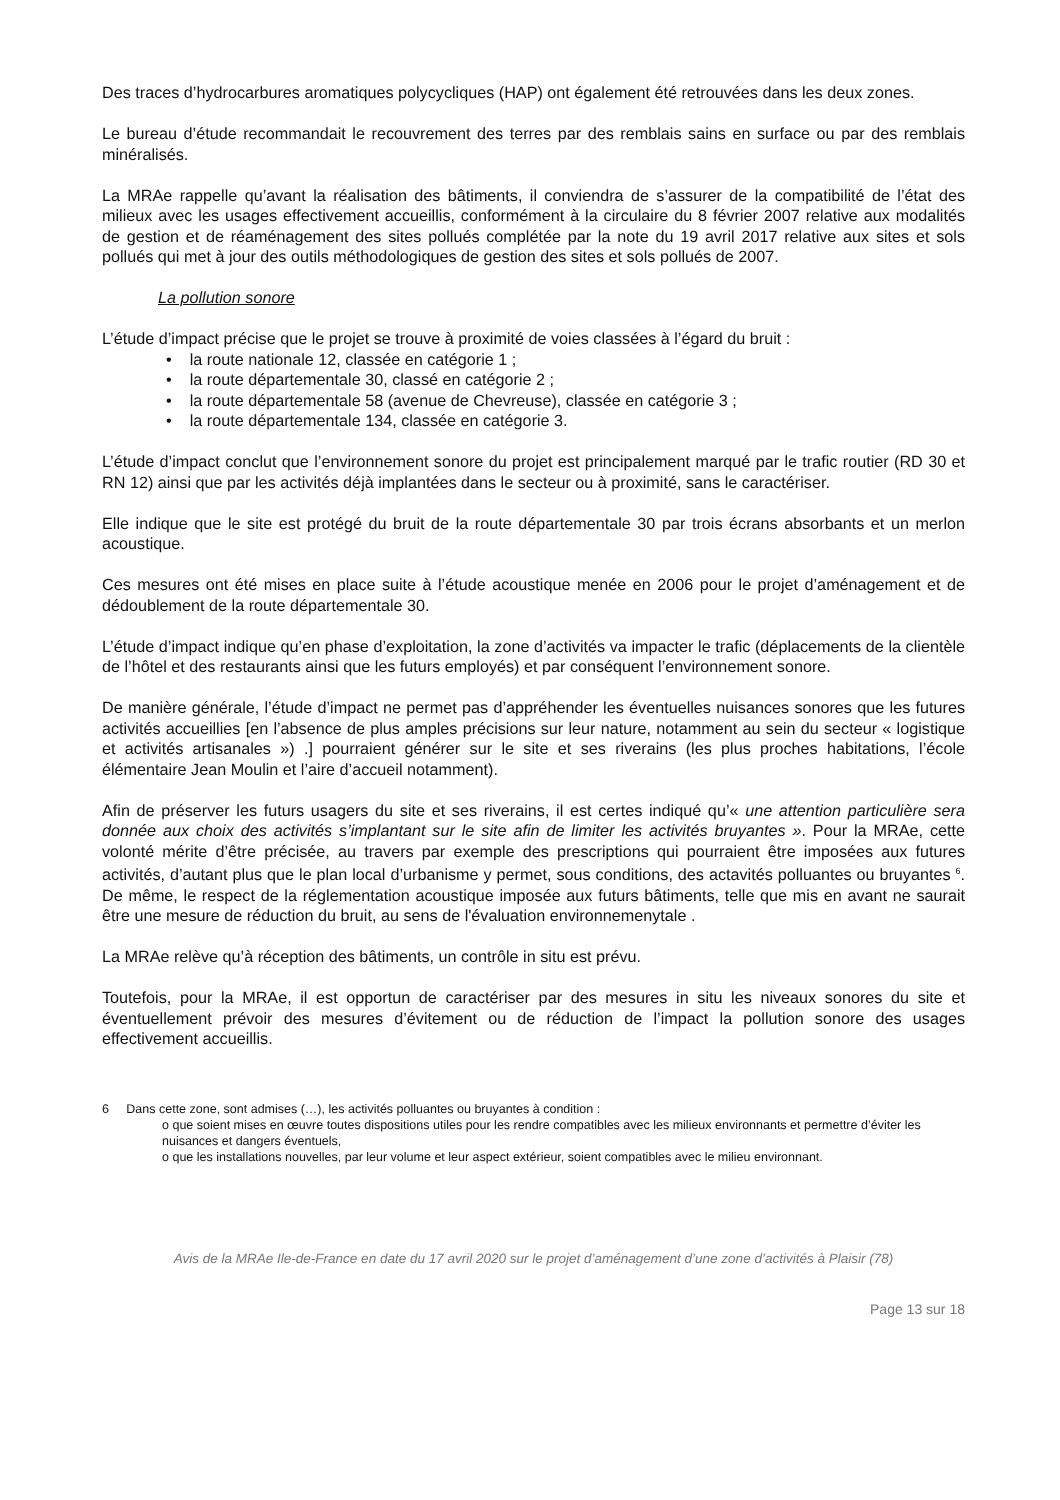Des traces d’hydrocarbures aromatiques polycycliques (HAP) ont également été retrouvées dans les deux zones.
Le bureau d’étude recommandait le recouvrement des terres par des remblais sains en surface ou par des remblais minéralisés.
La MRAe rappelle qu’avant la réalisation des bâtiments, il conviendra de s’assurer de la compatibilité de l’état des milieux avec les usages effectivement accueillis, conformément à la circulaire du 8 février 2007 relative aux modalités de gestion et de réaménagement des sites pollués complétée par la note du 19 avril 2017 relative aux sites et sols pollués qui met à jour des outils méthodologiques de gestion des sites et sols pollués de 2007.
La pollution sonore
L’étude d’impact précise que le projet se trouve à proximité de voies classées à l’égard du bruit :
• la route nationale 12, classée en catégorie 1 ;
• la route départementale 30, classé en catégorie 2 ;
• la route départementale 58 (avenue de Chevreuse), classée en catégorie 3 ;
• la route départementale 134, classée en catégorie 3.
L’étude d’impact conclut que l’environnement sonore du projet est principalement marqué par le trafic routier (RD 30 et RN 12) ainsi que par les activités déjà implantées dans le secteur ou à proximité, sans le caractériser.
Elle indique que le site est protégé du bruit de la route départementale 30 par trois écrans absorbants et un merlon acoustique.
Ces mesures ont été mises en place suite à l’étude acoustique menée en 2006 pour le projet d’aménagement et de dédoublement de la route départementale 30.
L’étude d’impact indique qu’en phase d’exploitation, la zone d’activités va impacter le trafic (déplacements de la clientèle de l’hôtel et des restaurants ainsi que les futurs employés) et par conséquent l’environnement sonore.
De manière générale, l’étude d’impact ne permet pas d’appréhender les éventuelles nuisances sonores que les futures activités accueillies [en l’absence de plus amples précisions sur leur nature, notamment au sein du secteur « logistique et activités artisanales ») .] pourraient générer sur le site et ses riverains (les plus proches habitations, l’école élémentaire Jean Moulin et l’aire d’accueil notamment).
Afin de préserver les futurs usagers du site et ses riverains, il est certes indiqué qu’« une attention particulière sera donnée aux choix des activités s’implantant sur le site afin de limiter les activités bruyantes ». Pour la MRAe, cette volonté mérite d’être précisée, au travers par exemple des prescriptions qui pourraient être imposées aux futures activités, d’autant plus que le plan local d’urbanisme y permet, sous conditions, des actavités polluantes ou bruyantes <sup>6</sup>. De même, le respect de la réglementation acoustique imposée aux futurs bâtiments, telle que mis en avant ne saurait être une mesure de réduction du bruit, au sens de l'évaluation environnemenytale .
La MRAe relève qu’à réception des bâtiments, un contrôle in situ est prévu.
Toutefois, pour la MRAe, il est opportun de caractériser par des mesures in situ les niveaux sonores du site et éventuellement prévoir des mesures d’évitement ou de réduction de l’impact la pollution sonore des usages effectivement accueillis.
6 Dans cette zone, sont admises (…), les activités polluantes ou bruyantes à condition :
o que soient mises en œuvre toutes dispositions utiles pour les rendre compatibles avec les milieux environnants et permettre d’éviter les nuisances et dangers éventuels,
o que les installations nouvelles, par leur volume et leur aspect extérieur, soient compatibles avec le milieu environnant.
Avis de la MRAe Ile-de-France en date du 17 avril 2020 sur le projet d’aménagement d’une zone d’activités à Plaisir (78)
Page 13 sur 18